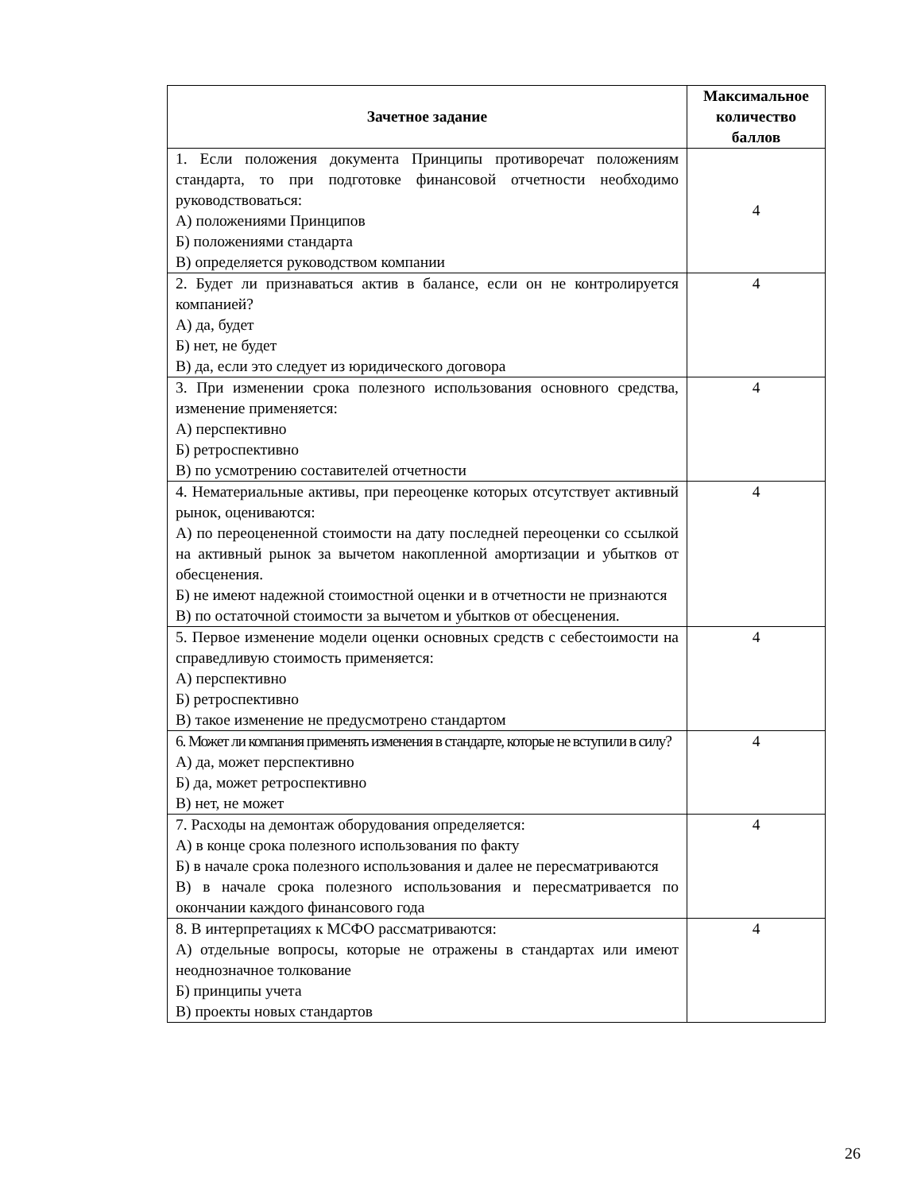| Зачетное задание | Максимальное количество баллов |
| --- | --- |
| 1. Если положения документа Принципы противоречат положениям стандарта, то при подготовке финансовой отчетности необходимо руководствоваться: А) положениями Принципов Б) положениями стандарта В) определяется руководством компании | 4 |
| 2. Будет ли признаваться актив в балансе, если он не контролируется компанией? А) да, будет Б) нет, не будет В) да, если это следует из юридического договора | 4 |
| 3. При изменении срока полезного использования основного средства, изменение применяется: А) перспективно Б) ретроспективно В) по усмотрению составителей отчетности | 4 |
| 4. Нематериальные активы, при переоценке которых отсутствует активный рынок, оцениваются: А) по переоцененной стоимости на дату последней переоценки со ссылкой на активный рынок за вычетом накопленной амортизации и убытков от обесценения. Б) не имеют надежной стоимостной оценки и в отчетности не признаются В) по остаточной стоимости за вычетом и убытков от обесценения. | 4 |
| 5. Первое изменение модели оценки основных средств с себестоимости на справедливую стоимость применяется: А) перспективно Б) ретроспективно В) такое изменение не предусмотрено стандартом | 4 |
| 6. Может ли компания применять изменения в стандарте, которые не вступили в силу? А) да, может перспективно Б) да, может ретроспективно В) нет, не может | 4 |
| 7. Расходы на демонтаж оборудования определяется: А) в конце срока полезного использования по факту Б) в начале срока полезного использования и далее не пересматриваются В) в начале срока полезного использования и пересматривается по окончании каждого финансового года | 4 |
| 8. В интерпретациях к МСФО рассматриваются: А) отдельные вопросы, которые не отражены в стандартах или имеют неоднозначное толкование Б) принципы учета В) проекты новых стандартов | 4 |
26